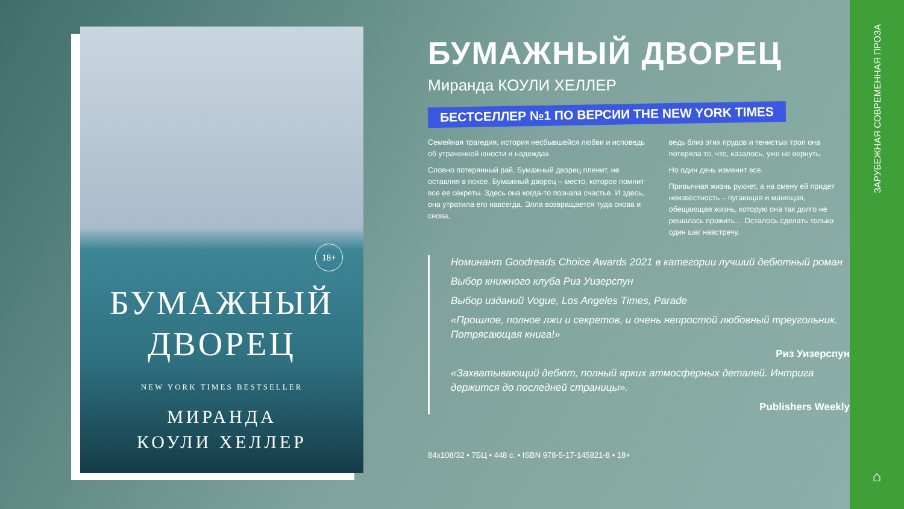18+
БУМАЖНЫЙ
ДВОРЕЦ
NEW YORK TIMES BESTSELLER
МИРАНДА
КОУЛИ ХЕЛЛЕР
БУМАЖНЫЙ ДВОРЕЦ
Миранда КОУЛИ ХЕЛЛЕР
БЕСТСЕЛЛЕР №1 ПО ВЕРСИИ THE NEW YORK TIMES
Семейная трагедия, история несбывшейся любви и исповедь об утраченной юности и надеждах.
Словно потерянный рай, Бумажный дворец пленит, не оставляя в покое. Бумажный дворец – место, которое помнит все ее секреты. Здесь она когда-то познала счастье. И здесь, она утратила его навсегда. Элла возвращается туда снова и снова,
ведь близ этих прудов и тенистых троп она потеряла то, что, казалось, уже не вернуть.
Но один день изменит все.
Привычная жизнь рухнет, а на смену ей придет неизвестность – пугающая и манящая, обещающая жизнь, которую она так долго не решалась прожить… Осталось сделать только один шаг навстречу.
Номинант Goodreads Choice Awards 2021 в категории лучший дебютный роман
Выбор книжного клуба Риз Уизерспун
Выбор изданий Vogue, Los Angeles Times, Parade
«Прошлое, полное лжи и секретов, и очень непростой любовный треугольник. Потрясающая книга!»
Риз Уизерспун
«Захватывающий дебют, полный ярких атмосферных деталей. Интрига держится до последней страницы».
Publishers Weekly
84x108/32 • 7БЦ • 448 с. • ISBN 978-5-17-145821-8 • 18+
ЗАРУБЕЖНАЯ СОВРЕМЕННАЯ ПРОЗА
⌂